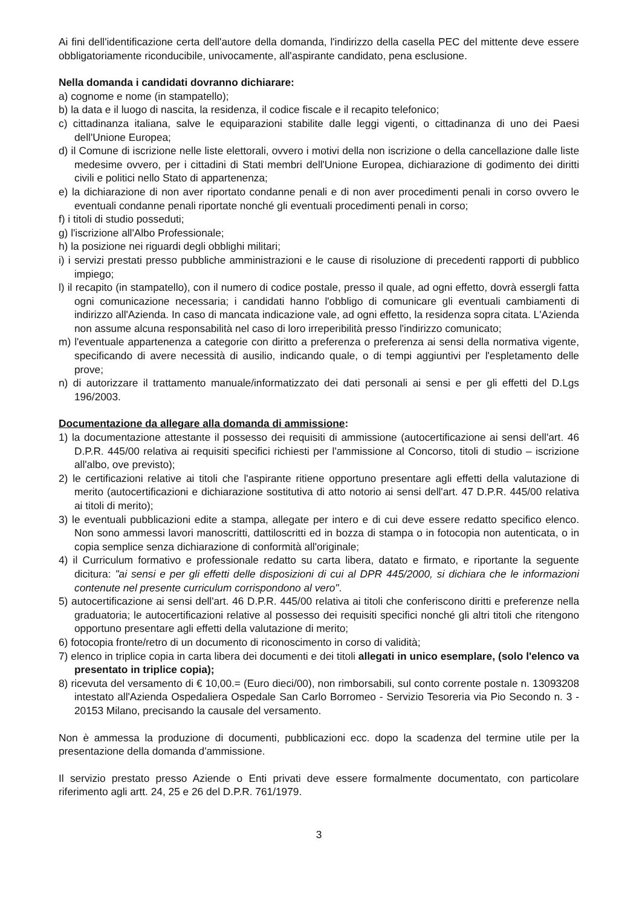Ai fini dell'identificazione certa dell'autore della domanda, l'indirizzo della casella PEC del mittente deve essere obbligatoriamente riconducibile, univocamente, all'aspirante candidato, pena esclusione.
Nella domanda i candidati dovranno dichiarare:
a) cognome e nome (in stampatello);
b) la data e il luogo di nascita, la residenza, il codice fiscale e il recapito telefonico;
c) cittadinanza italiana, salve le equiparazioni stabilite dalle leggi vigenti, o cittadinanza di uno dei Paesi dell'Unione Europea;
d) il Comune di iscrizione nelle liste elettorali, ovvero i motivi della non iscrizione o della cancellazione dalle liste medesime ovvero, per i cittadini di Stati membri dell'Unione Europea, dichiarazione di godimento dei diritti civili e politici nello Stato di appartenenza;
e) la dichiarazione di non aver riportato condanne penali e di non aver procedimenti penali in corso ovvero le eventuali condanne penali riportate nonché gli eventuali procedimenti penali in corso;
f) i titoli di studio posseduti;
g) l'iscrizione all'Albo Professionale;
h) la posizione nei riguardi degli obblighi militari;
i) i servizi prestati presso pubbliche amministrazioni e le cause di risoluzione di precedenti rapporti di pubblico impiego;
l) il recapito (in stampatello), con il numero di codice postale, presso il quale, ad ogni effetto, dovrà essergli fatta ogni comunicazione necessaria; i candidati hanno l'obbligo di comunicare gli eventuali cambiamenti di indirizzo all'Azienda. In caso di mancata indicazione vale, ad ogni effetto, la residenza sopra citata. L'Azienda non assume alcuna responsabilità nel caso di loro irreperibilità presso l'indirizzo comunicato;
m) l'eventuale appartenenza a categorie con diritto a preferenza o preferenza ai sensi della normativa vigente, specificando di avere necessità di ausilio, indicando quale, o di tempi aggiuntivi per l'espletamento delle prove;
n) di autorizzare il trattamento manuale/informatizzato dei dati personali ai sensi e per gli effetti del D.Lgs 196/2003.
Documentazione da allegare alla domanda di ammissione:
1) la documentazione attestante il possesso dei requisiti di ammissione (autocertificazione ai sensi dell'art. 46 D.P.R. 445/00 relativa ai requisiti specifici richiesti per l'ammissione al Concorso, titoli di studio – iscrizione all'albo, ove previsto);
2) le certificazioni relative ai titoli che l'aspirante ritiene opportuno presentare agli effetti della valutazione di merito (autocertificazioni e dichiarazione sostitutiva di atto notorio ai sensi dell'art. 47 D.P.R. 445/00 relativa ai titoli di merito);
3) le eventuali pubblicazioni edite a stampa, allegate per intero e di cui deve essere redatto specifico elenco. Non sono ammessi lavori manoscritti, dattiloscritti ed in bozza di stampa o in fotocopia non autenticata, o in copia semplice senza dichiarazione di conformità all'originale;
4) il Curriculum formativo e professionale redatto su carta libera, datato e firmato, e riportante la seguente dicitura: "ai sensi e per gli effetti delle disposizioni di cui al DPR 445/2000, si dichiara che le informazioni contenute nel presente curriculum corrispondono al vero".
5) autocertificazione ai sensi dell'art. 46 D.P.R. 445/00 relativa ai titoli che conferiscono diritti e preferenze nella graduatoria; le autocertificazioni relative al possesso dei requisiti specifici nonché gli altri titoli che ritengono opportuno presentare agli effetti della valutazione di merito;
6) fotocopia fronte/retro di un documento di riconoscimento in corso di validità;
7) elenco in triplice copia in carta libera dei documenti e dei titoli allegati in unico esemplare, (solo l'elenco va presentato in triplice copia);
8) ricevuta del versamento di € 10,00.= (Euro dieci/00), non rimborsabili, sul conto corrente postale n. 13093208 intestato all'Azienda Ospedaliera Ospedale San Carlo Borromeo - Servizio Tesoreria via Pio Secondo n. 3 - 20153 Milano, precisando la causale del versamento.
Non è ammessa la produzione di documenti, pubblicazioni ecc. dopo la scadenza del termine utile per la presentazione della domanda d'ammissione.
Il servizio prestato presso Aziende o Enti privati deve essere formalmente documentato, con particolare riferimento agli artt. 24, 25 e 26 del D.P.R. 761/1979.
3